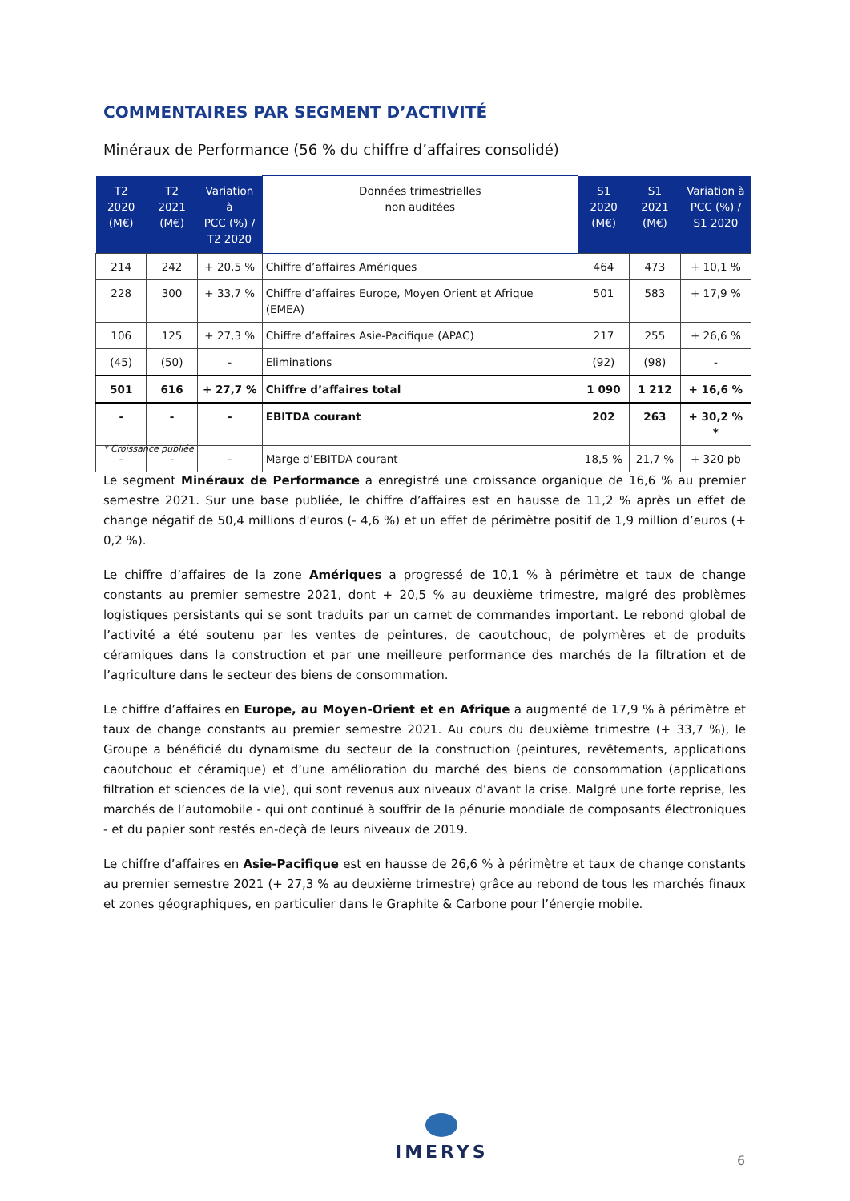COMMENTAIRES PAR SEGMENT D’ACTIVITÉ
Minéraux de Performance (56 % du chiffre d’affaires consolidé)
| T2 2020 (M€) | T2 2021 (M€) | Variation à PCC (%) / T2 2020 | Données trimestrielles non auditées | S1 2020 (M€) | S1 2021 (M€) | Variation à PCC (%) / S1 2020 |
| --- | --- | --- | --- | --- | --- | --- |
| 214 | 242 | + 20,5 % | Chiffre d’affaires Amériques | 464 | 473 | + 10,1 % |
| 228 | 300 | + 33,7 % | Chiffre d’affaires Europe, Moyen Orient et Afrique (EMEA) | 501 | 583 | + 17,9 % |
| 106 | 125 | + 27,3 % | Chiffre d’affaires Asie-Pacifique (APAC) | 217 | 255 | + 26,6 % |
| (45) | (50) | - | Eliminations | (92) | (98) | - |
| 501 | 616 | + 27,7 % | Chiffre d’affaires total | 1 090 | 1 212 | + 16,6 % |
| - | - | - | EBITDA courant | 202 | 263 | + 30,2 % * |
| - | - | - | Marge d’EBITDA courant | 18,5 % | 21,7 % | + 320 pb |
* Croissance publiée
Le segment Minéraux de Performance a enregistré une croissance organique de 16,6 % au premier semestre 2021. Sur une base publiée, le chiffre d’affaires est en hausse de 11,2 % après un effet de change négatif de 50,4 millions d'euros (- 4,6 %) et un effet de périmètre positif de 1,9 million d’euros (+ 0,2 %).
Le chiffre d’affaires de la zone Amériques a progressé de 10,1 % à périmètre et taux de change constants au premier semestre 2021, dont + 20,5 % au deuxième trimestre, malgré des problèmes logistiques persistants qui se sont traduits par un carnet de commandes important. Le rebond global de l’activité a été soutenu par les ventes de peintures, de caoutchouc, de polymères et de produits céramiques dans la construction et par une meilleure performance des marchés de la filtration et de l’agriculture dans le secteur des biens de consommation.
Le chiffre d’affaires en Europe, au Moyen-Orient et en Afrique a augmenté de 17,9 % à périmètre et taux de change constants au premier semestre 2021. Au cours du deuxième trimestre (+ 33,7 %), le Groupe a bénéficié du dynamisme du secteur de la construction (peintures, revêtements, applications caoutchouc et céramique) et d’une amélioration du marché des biens de consommation (applications filtration et sciences de la vie), qui sont revenus aux niveaux d’avant la crise. Malgré une forte reprise, les marchés de l’automobile - qui ont continué à souffrir de la pénurie mondiale de composants électroniques - et du papier sont restés en-deçà de leurs niveaux de 2019.
Le chiffre d’affaires en Asie-Pacifique est en hausse de 26,6 % à périmètre et taux de change constants au premier semestre 2021 (+ 27,3 % au deuxième trimestre) grâce au rebond de tous les marchés finaux et zones géographiques, en particulier dans le Graphite & Carbone pour l’énergie mobile.
IMERYS
6